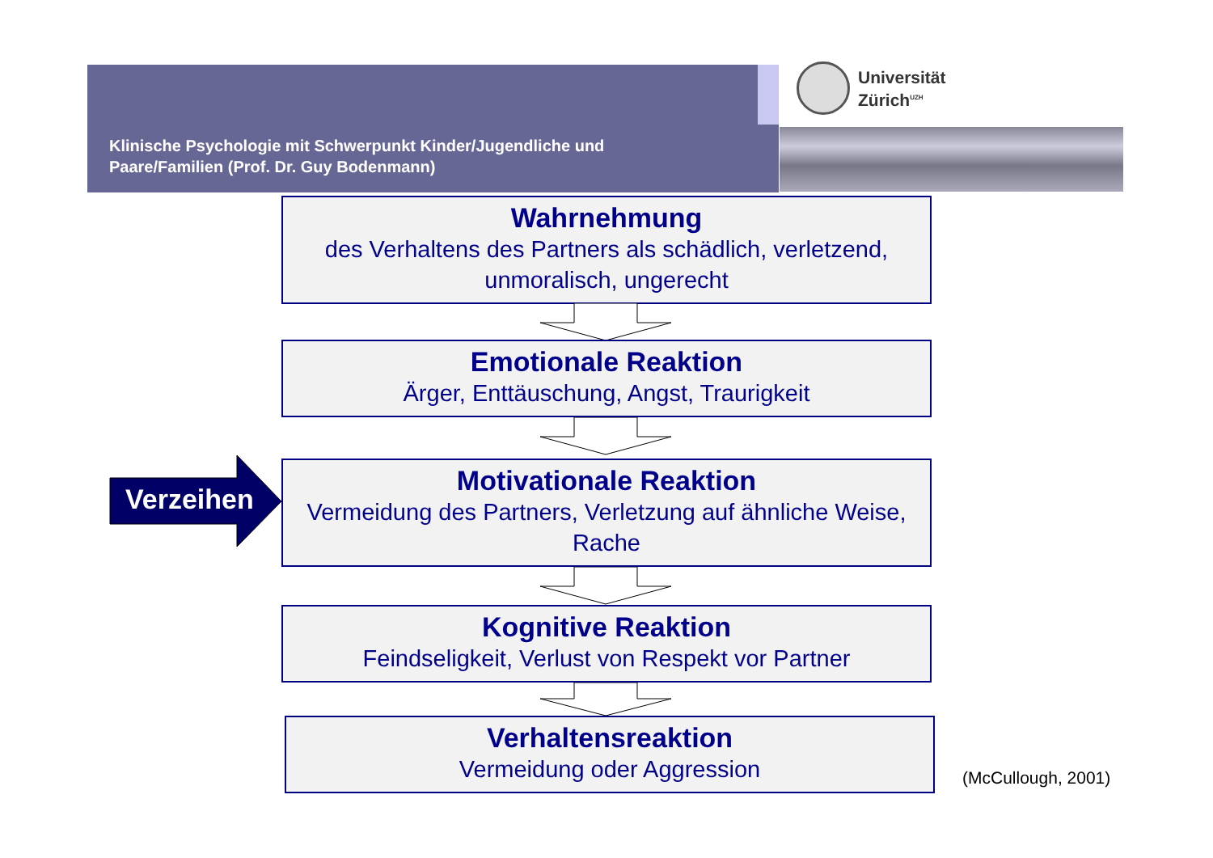Klinische Psychologie mit Schwerpunkt Kinder/Jugendliche und
Paare/Familien (Prof. Dr. Guy Bodenmann)
Universität
Zürich<sup>UZH</sup>
Wahrnehmung
des Verhaltens des Partners als schädlich, verletzend, unmoralisch, ungerecht
Emotionale Reaktion
Ärger, Enttäuschung, Angst, Traurigkeit
Verzeihen
Motivationale Reaktion
Vermeidung des Partners, Verletzung auf ähnliche Weise, Rache
Kognitive Reaktion
Feindseligkeit, Verlust von Respekt vor Partner
Verhaltensreaktion
Vermeidung oder Aggression
(McCullough, 2001)